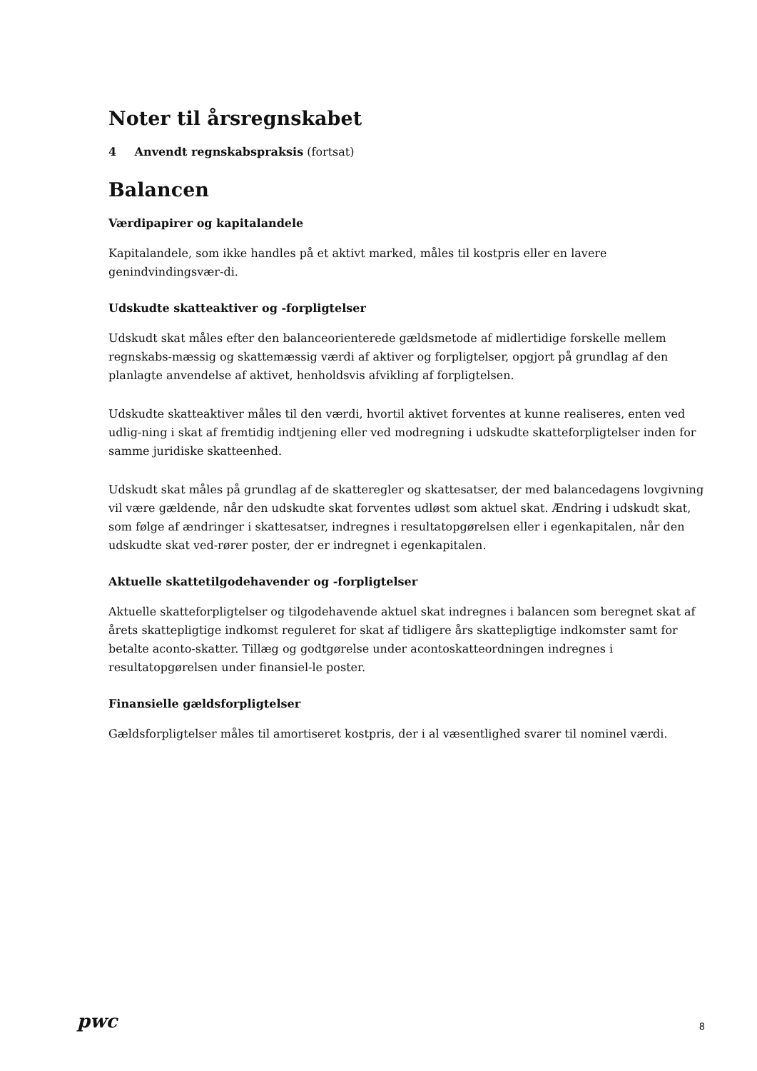Noter til årsregnskabet
4 Anvendt regnskabspraksis (fortsat)
Balancen
Værdipapirer og kapitalandele
Kapitalandele, som ikke handles på et aktivt marked, måles til kostpris eller en lavere genindvindingsvær-di.
Udskudte skatteaktiver og -forpligtelser
Udskudt skat måles efter den balanceorienterede gældsmetode af midlertidige forskelle mellem regnskabs-mæssig og skattemæssig værdi af aktiver og forpligtelser, opgjort på grundlag af den planlagte anvendelse af aktivet, henholdsvis afvikling af forpligtelsen.
Udskudte skatteaktiver måles til den værdi, hvortil aktivet forventes at kunne realiseres, enten ved udlig-ning i skat af fremtidig indtjening eller ved modregning i udskudte skatteforpligtelser inden for samme juridiske skatteenhed.
Udskudt skat måles på grundlag af de skatteregler og skattesatser, der med balancedagens lovgivning vil være gældende, når den udskudte skat forventes udløst som aktuel skat. Ændring i udskudt skat, som følge af ændringer i skattesatser, indregnes i resultatopgørelsen eller i egenkapitalen, når den udskudte skat ved-rører poster, der er indregnet i egenkapitalen.
Aktuelle skattetilgodehavender og -forpligtelser
Aktuelle skatteforpligtelser og tilgodehavende aktuel skat indregnes i balancen som beregnet skat af årets skattepligtige indkomst reguleret for skat af tidligere års skattepligtige indkomster samt for betalte aconto-skatter. Tillæg og godtgørelse under acontoskatteordningen indregnes i resultatopgørelsen under finansiel-le poster.
Finansielle gældsforpligtelser
Gældsforpligtelser måles til amortiseret kostpris, der i al væsentlighed svarer til nominel værdi.
pwc
8